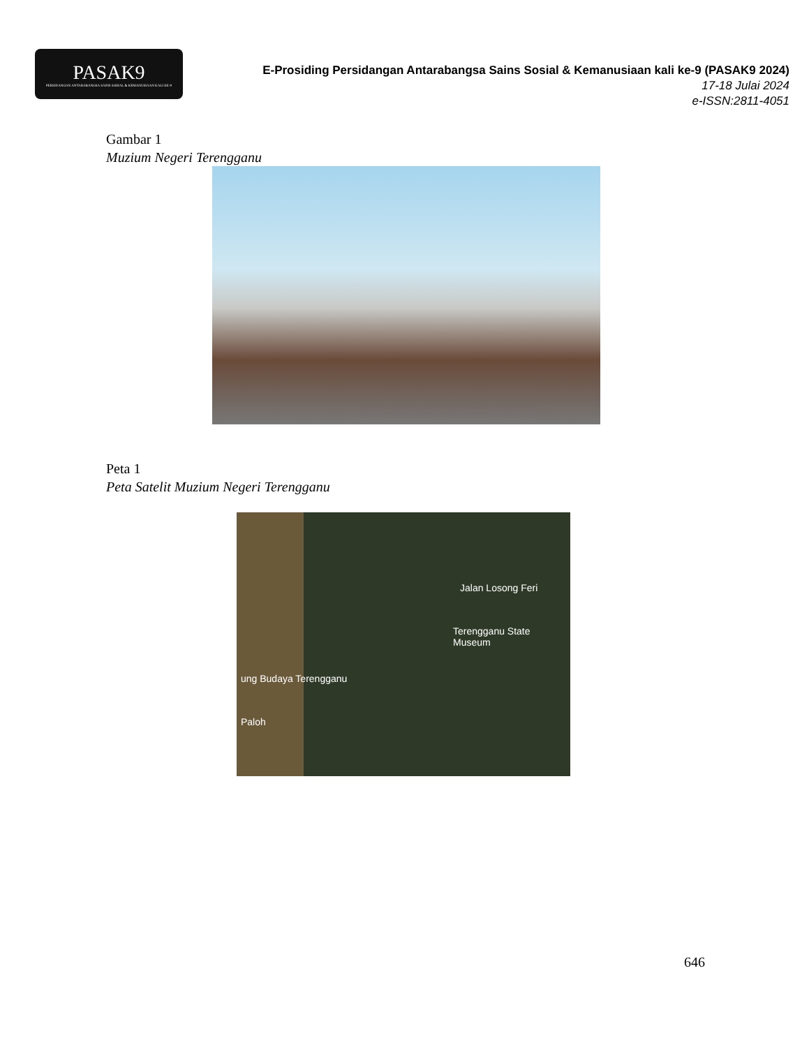PASAK9
PERSIDANGAN ANTARABANGSA SAINS SOSIAL & KEMANUSIAAN KALI KE-9
E-Prosiding Persidangan Antarabangsa Sains Sosial & Kemanusiaan kali ke-9 (PASAK9 2024)
17-18 Julai 2024
e-ISSN:2811-4051
Gambar 1
Muzium Negeri Terengganu
Peta 1
Peta Satelit Muzium Negeri Terengganu
Jalan Losong Feri
Terengganu State Museum
ung Budaya Terengganu
Paloh
646